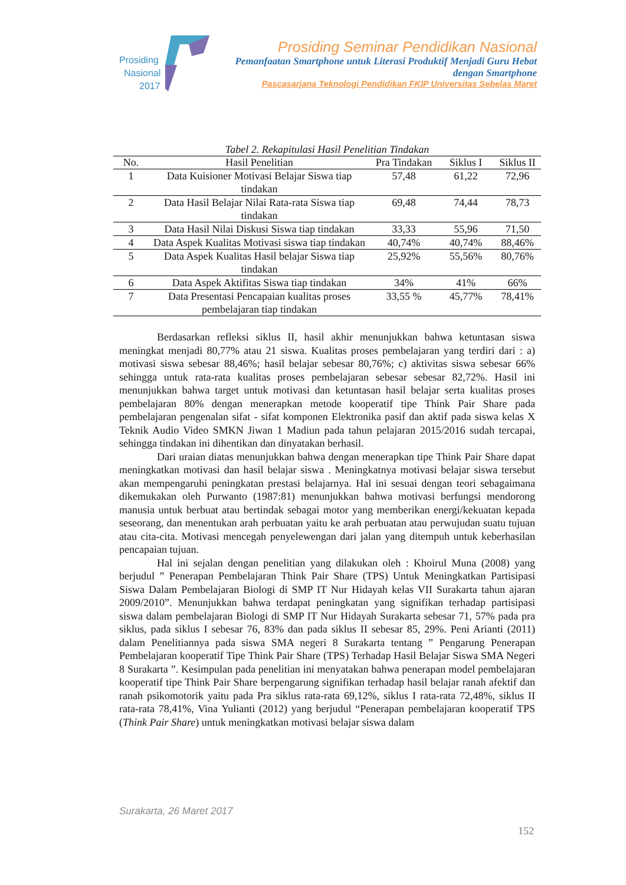Prosiding
Nasional
2017
Prosiding Seminar Pendidikan Nasional
Pemanfaatan Smartphone untuk Literasi Produktif Menjadi Guru Hebat dengan Smartphone
Pascasarjana Teknologi Pendidikan FKIP Universitas Sebelas Maret
Tabel 2. Rekapitulasi Hasil Penelitian Tindakan
| No. | Hasil Penelitian | Pra Tindakan | Siklus I | Siklus II |
| --- | --- | --- | --- | --- |
| 1 | Data Kuisioner Motivasi Belajar Siswa tiap tindakan | 57,48 | 61,22 | 72,96 |
| 2 | Data Hasil Belajar Nilai Rata-rata Siswa tiap tindakan | 69,48 | 74,44 | 78,73 |
| 3 | Data Hasil Nilai Diskusi Siswa tiap tindakan | 33,33 | 55,96 | 71,50 |
| 4 | Data Aspek Kualitas Motivasi siswa tiap tindakan | 40,74% | 40,74% | 88,46% |
| 5 | Data Aspek Kualitas Hasil belajar Siswa tiap tindakan | 25,92% | 55,56% | 80,76% |
| 6 | Data Aspek Aktifitas Siswa tiap tindakan | 34% | 41% | 66% |
| 7 | Data Presentasi Pencapaian kualitas proses pembelajaran tiap tindakan | 33,55 % | 45,77% | 78,41% |
Berdasarkan refleksi siklus II, hasil akhir menunjukkan bahwa ketuntasan siswa meningkat menjadi 80,77% atau 21 siswa. Kualitas proses pembelajaran yang terdiri dari : a) motivasi siswa sebesar 88,46%; hasil belajar sebesar 80,76%; c) aktivitas siswa sebesar 66% sehingga untuk rata-rata kualitas proses pembelajaran sebesar sebesar 82,72%. Hasil ini menunjukkan bahwa target untuk motivasi dan ketuntasan hasil belajar serta kualitas proses pembelajaran 80% dengan menerapkan metode kooperatif tipe Think Pair Share pada pembelajaran pengenalan sifat - sifat komponen Elektronika pasif dan aktif pada siswa kelas X Teknik Audio Video SMKN Jiwan 1 Madiun pada tahun pelajaran 2015/2016 sudah tercapai, sehingga tindakan ini dihentikan dan dinyatakan berhasil.
Dari uraian diatas menunjukkan bahwa dengan menerapkan tipe Think Pair Share dapat meningkatkan motivasi dan hasil belajar siswa . Meningkatnya motivasi belajar siswa tersebut akan mempengaruhi peningkatan prestasi belajarnya. Hal ini sesuai dengan teori sebagaimana dikemukakan oleh Purwanto (1987:81) menunjukkan bahwa motivasi berfungsi mendorong manusia untuk berbuat atau bertindak sebagai motor yang memberikan energi/kekuatan kepada seseorang, dan menentukan arah perbuatan yaitu ke arah perbuatan atau perwujudan suatu tujuan atau cita-cita. Motivasi mencegah penyelewengan dari jalan yang ditempuh untuk keberhasilan pencapaian tujuan.
Hal ini sejalan dengan penelitian yang dilakukan oleh : Khoirul Muna (2008) yang berjudul ” Penerapan Pembelajaran Think Pair Share (TPS) Untuk Meningkatkan Partisipasi Siswa Dalam Pembelajaran Biologi di SMP IT Nur Hidayah kelas VII Surakarta tahun ajaran 2009/2010”. Menunjukkan bahwa terdapat peningkatan yang signifikan terhadap partisipasi siswa dalam pembelajaran Biologi di SMP IT Nur Hidayah Surakarta sebesar 71, 57% pada pra siklus, pada siklus I sebesar 76, 83% dan pada siklus II sebesar 85, 29%. Peni Arianti (2011) dalam Penelitiannya pada siswa SMA negeri 8 Surakarta tentang ” Pengarung Penerapan Pembelajaran kooperatif Tipe Think Pair Share (TPS) Terhadap Hasil Belajar Siswa SMA Negeri 8 Surakarta ”. Kesimpulan pada penelitian ini menyatakan bahwa penerapan model pembelajaran kooperatif tipe Think Pair Share berpengarung signifikan terhadap hasil belajar ranah afektif dan ranah psikomotorik yaitu pada Pra siklus rata-rata 69,12%, siklus I rata-rata 72,48%, siklus II rata-rata 78,41%, Vina Yulianti (2012) yang berjudul “Penerapan pembelajaran kooperatif TPS (Think Pair Share) untuk meningkatkan motivasi belajar siswa dalam
Surakarta, 26 Maret 2017
152